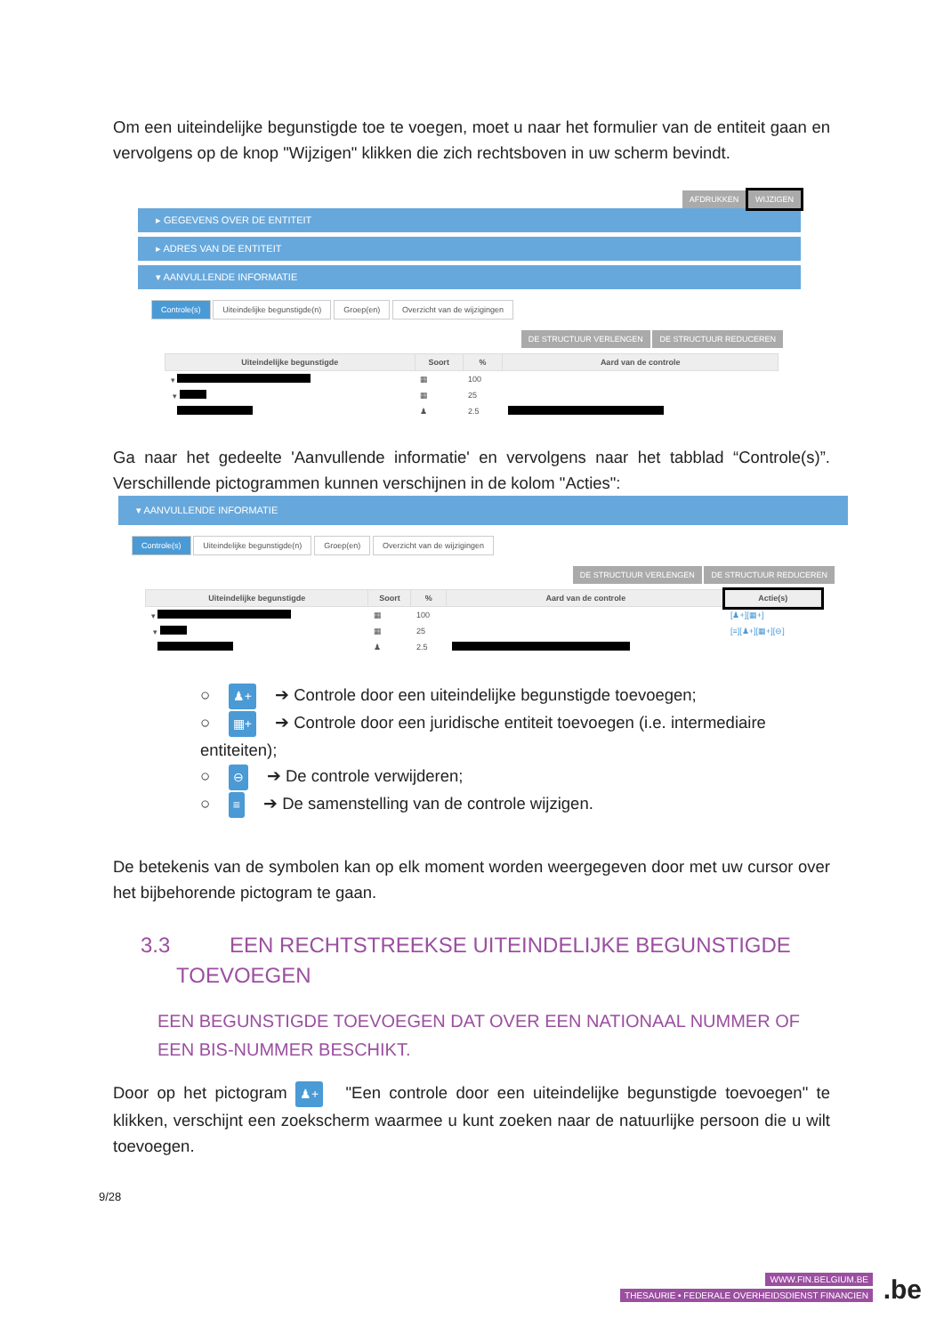Om een uiteindelijke begunstigde toe te voegen, moet u naar het formulier van de entiteit gaan en vervolgens op de knop "Wijzigen" klikken die zich rechtsboven in uw scherm bevindt.
AFDRUKKEN WIJZIGEN
▸ GEGEVENS OVER DE ENTITEIT
▸ ADRES VAN DE ENTITEIT
▾ AANVULLENDE INFORMATIE
Controle(s) Uiteindelijke begunstigde(n) Groep(en) Overzicht van de wijzigingen
DE STRUCTUUR VERLENGEN DE STRUCTUUR REDUCEREN
| Uiteindelijke begunstigde | Soort | % | Aard van de controle |
| --- | --- | --- | --- |
| ▾ | ▦ | 100 | |
| ▾ | ▦ | 25 | |
| | ♟ | 2.5 | |
Ga naar het gedeelte 'Aanvullende informatie' en vervolgens naar het tabblad “Controle(s)”. Verschillende pictogrammen kunnen verschijnen in de kolom "Acties":
▾ AANVULLENDE INFORMATIE
Controle(s) Uiteindelijke begunstigde(n) Groep(en) Overzicht van de wijzigingen
DE STRUCTUUR VERLENGEN DE STRUCTUUR REDUCEREN
| Uiteindelijke begunstigde | Soort | % | Aard van de controle | Actie(s) |
| --- | --- | --- | --- | --- |
| ▾ | ▦ | 100 | | [♟+][▦+] |
| ▾ | ▦ | 25 | | [≡][♟+][▦+][⊖] |
| | ♟ | 2.5 | | |
○ ♟+ ➔ Controle door een uiteindelijke begunstigde toevoegen;
○ ▦+ ➔ Controle door een juridische entiteit toevoegen (i.e. intermediaire entiteiten);
○ ⊖ ➔ De controle verwijderen;
○ ≡ ➔ De samenstelling van de controle wijzigen.
De betekenis van de symbolen kan op elk moment worden weergegeven door met uw cursor over het bijbehorende pictogram te gaan.
3.3 EEN RECHTSTREEKSE UITEINDELIJKE BEGUNSTIGDE
TOEVOEGEN
EEN BEGUNSTIGDE TOEVOEGEN DAT OVER EEN NATIONAAL NUMMER OF EEN BIS-NUMMER BESCHIKT.
Door op het pictogram ♟+ "Een controle door een uiteindelijke begunstigde toevoegen" te klikken, verschijnt een zoekscherm waarmee u kunt zoeken naar de natuurlijke persoon die u wilt toevoegen.
9/28
WWW.FIN.BELGIUM.BE
THESAURIE • FEDERALE OVERHEIDSDIENST FINANCIEN
.be